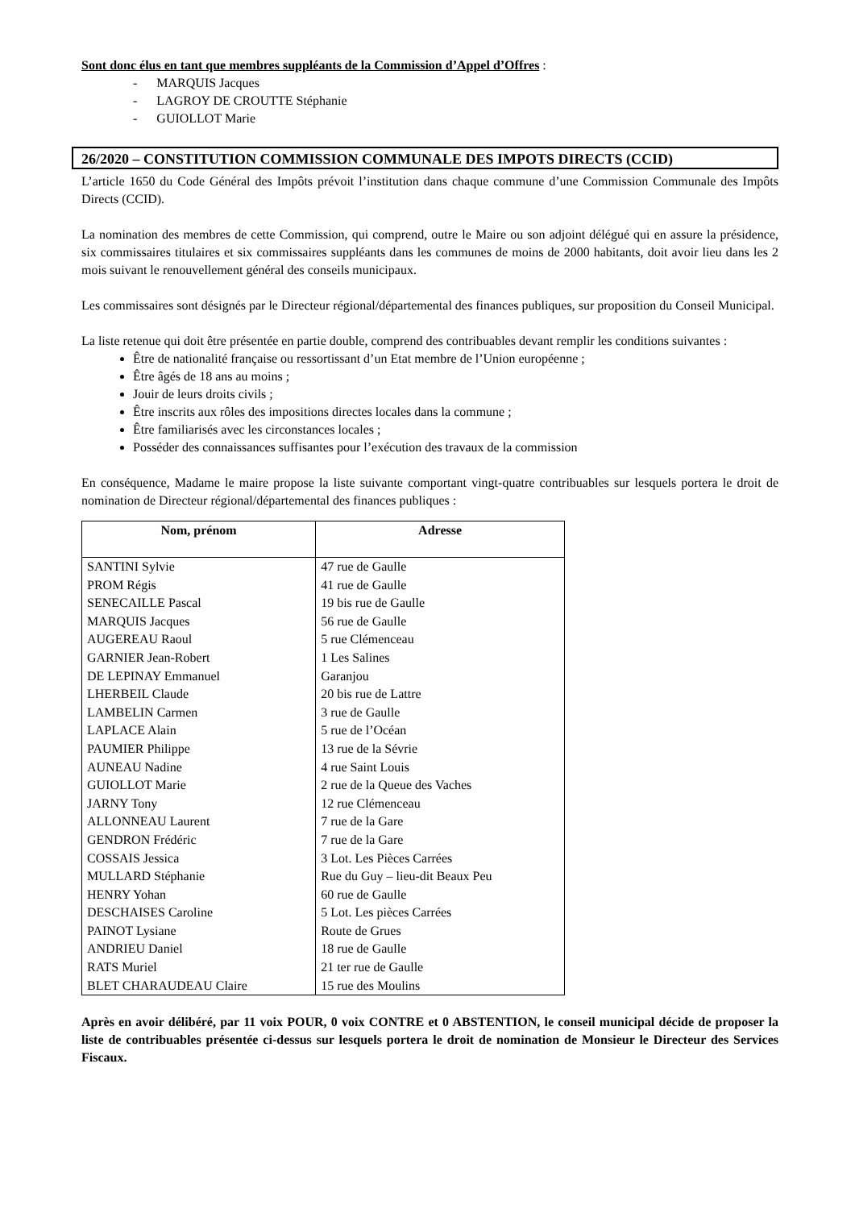Sont donc élus en tant que membres suppléants de la Commission d’Appel d’Offres :
- MARQUIS Jacques
- LAGROY DE CROUTTE Stéphanie
- GUIOLLOT Marie
26/2020 – CONSTITUTION COMMISSION COMMUNALE DES IMPOTS DIRECTS (CCID)
L’article 1650 du Code Général des Impôts prévoit l’institution dans chaque commune d’une Commission Communale des Impôts Directs (CCID).
La nomination des membres de cette Commission, qui comprend, outre le Maire ou son adjoint délégué qui en assure la présidence, six commissaires titulaires et six commissaires suppléants dans les communes de moins de 2000 habitants, doit avoir lieu dans les 2 mois suivant le renouvellement général des conseils municipaux.
Les commissaires sont désignés par le Directeur régional/départemental des finances publiques, sur proposition du Conseil Municipal.
La liste retenue qui doit être présentée en partie double, comprend des contribuables devant remplir les conditions suivantes :
Être de nationalité française ou ressortissant d’un Etat membre de l’Union européenne ;
Être âgés de 18 ans au moins ;
Jouir de leurs droits civils ;
Être inscrits aux rôles des impositions directes locales dans la commune ;
Être familiarisés avec les circonstances locales ;
Posséder des connaissances suffisantes pour l’exécution des travaux de la commission
En conséquence, Madame le maire propose la liste suivante comportant vingt-quatre contribuables sur lesquels portera le droit de nomination de Directeur régional/départemental des finances publiques :
| Nom, prénom | Adresse |
| --- | --- |
| SANTINI Sylvie | 47 rue de Gaulle |
| PROM Régis | 41 rue de Gaulle |
| SENECAILLE Pascal | 19 bis rue de Gaulle |
| MARQUIS Jacques | 56 rue de Gaulle |
| AUGEREAU Raoul | 5 rue Clémenceau |
| GARNIER Jean-Robert | 1 Les Salines |
| DE LEPINAY Emmanuel | Garanjou |
| LHERBEIL Claude | 20 bis rue de Lattre |
| LAMBELIN Carmen | 3 rue de Gaulle |
| LAPLACE Alain | 5 rue de l’Océan |
| PAUMIER Philippe | 13 rue de la Sévrie |
| AUNEAU Nadine | 4 rue Saint Louis |
| GUIOLLOT Marie | 2 rue de la Queue des Vaches |
| JARNY Tony | 12 rue Clémenceau |
| ALLONNEAU Laurent | 7 rue de la Gare |
| GENDRON Frédéric | 7 rue de la Gare |
| COSSAIS Jessica | 3 Lot. Les Pièces Carrées |
| MULLARD Stéphanie | Rue du Guy – lieu-dit Beaux Peu |
| HENRY Yohan | 60 rue de Gaulle |
| DESCHAISES Caroline | 5 Lot. Les pièces Carrées |
| PAINOT Lysiane | Route de Grues |
| ANDRIEU Daniel | 18 rue de Gaulle |
| RATS Muriel | 21 ter rue de Gaulle |
| BLET CHARAUDEAU Claire | 15 rue des Moulins |
Après en avoir délibéré, par 11 voix POUR, 0 voix CONTRE et 0 ABSTENTION, le conseil municipal décide de proposer la liste de contribuables présentée ci-dessus sur lesquels portera le droit de nomination de Monsieur le Directeur des Services Fiscaux.